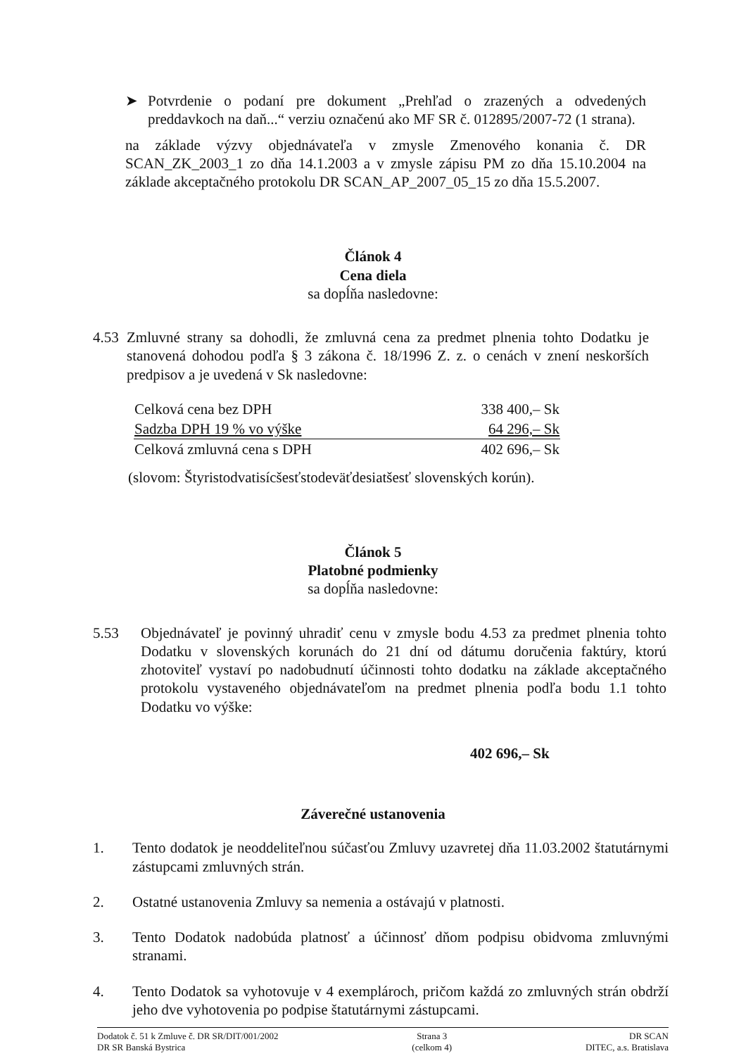➤ Potvrdenie o podaní pre dokument „Prehľad o zrazených a odvedených preddavkoch na daň...“ verziu označenú ako MF SR č. 012895/2007-72 (1 strana).
na základe výzvy objednávateľa v zmysle Zmenového konania č. DR SCAN_ZK_2003_1 zo dňa 14.1.2003 a v zmysle zápisu PM zo dňa 15.10.2004 na základe akceptačného protokolu DR SCAN_AP_2007_05_15 zo dňa 15.5.2007.
Článok 4
Cena diela
sa dopĺňa nasledovne:
4.53
Zmluvné strany sa dohodli, že zmluvná cena za predmet plnenia tohto Dodatku je stanovená dohodou podľa § 3 zákona č. 18/1996 Z. z. o cenách v znení neskorších predpisov a je uvedená v Sk nasledovne:
| Celková cena bez DPH | 338 400,– Sk |
| Sadzba DPH 19 % vo výške | 64 296,– Sk |
| Celková zmluvná cena s DPH | 402 696,– Sk |
(slovom: Štyristodvatisícšesťstodeväťdesiatšesť slovenských korún).
Článok 5
Platobné podmienky
sa dopĺňa nasledovne:
5.53 Objednávateľ je povinný uhradiť cenu v zmysle bodu 4.53 za predmet plnenia tohto Dodatku v slovenských korunách do 21 dní od dátumu doručenia faktúry, ktorú zhotoviteľ vystaví po nadobudnutí účinnosti tohto dodatku na základe akceptačného protokolu vystaveného objednávateľom na predmet plnenia podľa bodu 1.1 tohto Dodatku vo výške:
402 696,– Sk
Záverečné ustanovenia
1. Tento dodatok je neoddeliteľnou súčasťou Zmluvy uzavretej dňa 11.03.2002 štatutárnymi zástupcami zmluvných strán.
2. Ostatné ustanovenia Zmluvy sa nemenia a ostávajú v platnosti.
3. Tento Dodatok nadobúda platnosť a účinnosť dňom podpisu obidvoma zmluvnými stranami.
4. Tento Dodatok sa vyhotovuje v 4 exemplároch, pričom každá zo zmluvných strán obdrží jeho dve vyhotovenia po podpise štatutárnymi zástupcami.
Dodatok č. 51 k Zmluve č. DR SR/DIT/001/2002
DR SR Banská Bystrica
Strana 3
(celkom 4)
DR SCAN
DITEC, a.s. Bratislava